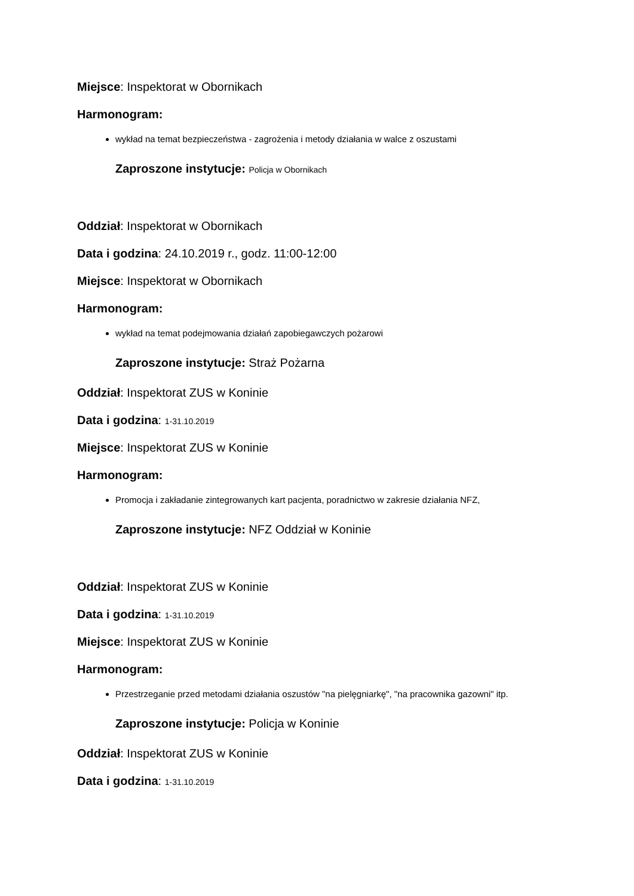Miejsce: Inspektorat w Obornikach
Harmonogram:
wykład na temat bezpieczeństwa - zagrożenia i metody działania w walce z oszustami
Zaproszone instytucje: Policja w Obornikach
Oddział: Inspektorat w Obornikach
Data i godzina: 24.10.2019 r., godz. 11:00-12:00
Miejsce: Inspektorat w Obornikach
Harmonogram:
wykład na temat podejmowania działań zapobiegawczych pożarowi
Zaproszone instytucje: Straż Pożarna
Oddział: Inspektorat ZUS w Koninie
Data i godzina: 1-31.10.2019
Miejsce: Inspektorat ZUS w Koninie
Harmonogram:
Promocja i zakładanie zintegrowanych kart pacjenta, poradnictwo w zakresie działania NFZ,
Zaproszone instytucje: NFZ Oddział w Koninie
Oddział: Inspektorat ZUS w Koninie
Data i godzina: 1-31.10.2019
Miejsce: Inspektorat ZUS w Koninie
Harmonogram:
Przestrzeganie przed metodami działania oszustów "na pielęgniarkę", "na pracownika gazowni" itp.
Zaproszone instytucje: Policja w Koninie
Oddział: Inspektorat ZUS w Koninie
Data i godzina: 1-31.10.2019